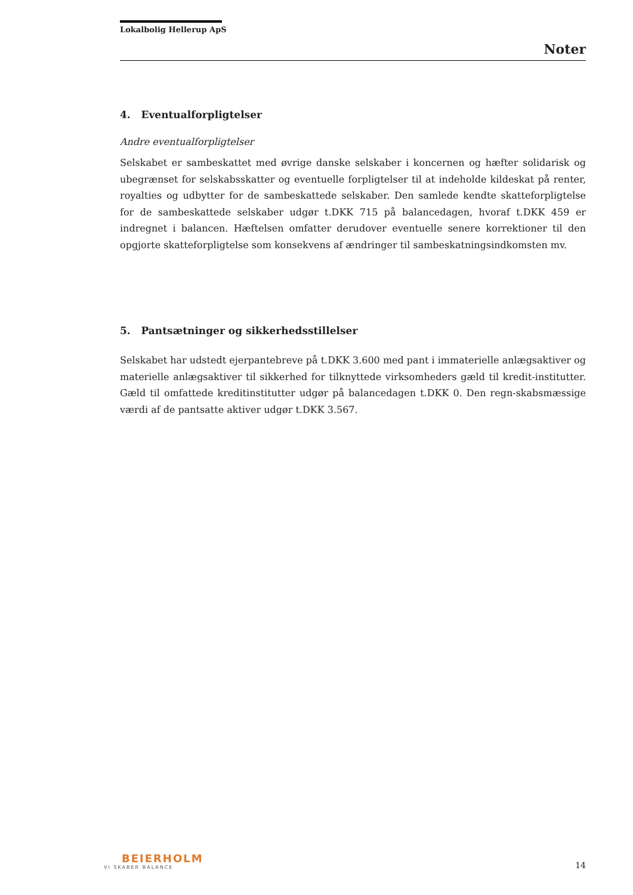Lokalbolig Hellerup ApS
Noter
4. Eventualforpligtelser
Andre eventualforpligtelser
Selskabet er sambeskattet med øvrige danske selskaber i koncernen og hæfter solidarisk og ubegrænset for selskabsskatter og eventuelle forpligtelser til at indeholde kildeskat på renter, royalties og udbytter for de sambeskattede selskaber. Den samlede kendte skatteforpligtelse for de sambeskattede selskaber udgør t.DKK 715 på balancedagen, hvoraf t.DKK 459 er indregnet i balancen. Hæftelsen omfatter derudover eventuelle senere korrektioner til den opgjorte skatteforpligtelse som konsekvens af ændringer til sambeskatningsindkomsten mv.
5. Pantsætninger og sikkerhedsstillelser
Selskabet har udstedt ejerpantebreve på t.DKK 3.600 med pant i immaterielle anlægsaktiver og materielle anlægsaktiver til sikkerhed for tilknyttede virksomheders gæld til kredit-institutter. Gæld til omfattede kreditinstitutter udgør på balancedagen t.DKK 0. Den regn-skabsmæssige værdi af de pantsatte aktiver udgør t.DKK 3.567.
BEIERHOLM
VI SKABER BALANCE
14